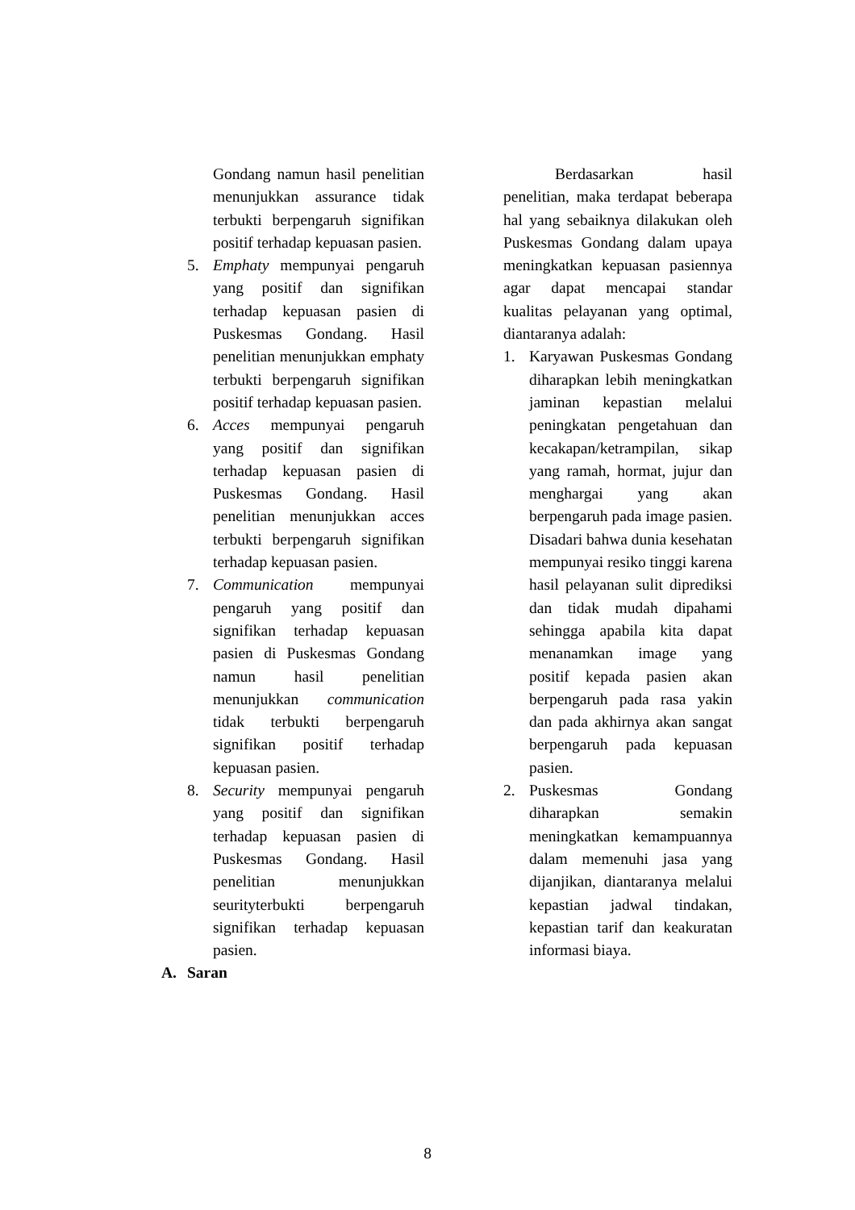Gondang namun hasil penelitian menunjukkan assurance tidak terbukti berpengaruh signifikan positif terhadap kepuasan pasien.
5. Emphaty mempunyai pengaruh yang positif dan signifikan terhadap kepuasan pasien di Puskesmas Gondang. Hasil penelitian menunjukkan emphaty terbukti berpengaruh signifikan positif terhadap kepuasan pasien.
6. Acces mempunyai pengaruh yang positif dan signifikan terhadap kepuasan pasien di Puskesmas Gondang. Hasil penelitian menunjukkan acces terbukti berpengaruh signifikan terhadap kepuasan pasien.
7. Communication mempunyai pengaruh yang positif dan signifikan terhadap kepuasan pasien di Puskesmas Gondang namun hasil penelitian menunjukkan communication tidak terbukti berpengaruh signifikan positif terhadap kepuasan pasien.
8. Security mempunyai pengaruh yang positif dan signifikan terhadap kepuasan pasien di Puskesmas Gondang. Hasil penelitian menunjukkan seurityterbukti berpengaruh signifikan terhadap kepuasan pasien.
A. Saran
Berdasarkan hasil penelitian, maka terdapat beberapa hal yang sebaiknya dilakukan oleh Puskesmas Gondang dalam upaya meningkatkan kepuasan pasiennya agar dapat mencapai standar kualitas pelayanan yang optimal, diantaranya adalah:
1. Karyawan Puskesmas Gondang diharapkan lebih meningkatkan jaminan kepastian melalui peningkatan pengetahuan dan kecakapan/ketrampilan, sikap yang ramah, hormat, jujur dan menghargai yang akan berpengaruh pada image pasien. Disadari bahwa dunia kesehatan mempunyai resiko tinggi karena hasil pelayanan sulit diprediksi dan tidak mudah dipahami sehingga apabila kita dapat menanamkan image yang positif kepada pasien akan berpengaruh pada rasa yakin dan pada akhirnya akan sangat berpengaruh pada kepuasan pasien.
2. Puskesmas Gondang diharapkan semakin meningkatkan kemampuannya dalam memenuhi jasa yang dijanjikan, diantaranya melalui kepastian jadwal tindakan, kepastian tarif dan keakuratan informasi biaya.
8